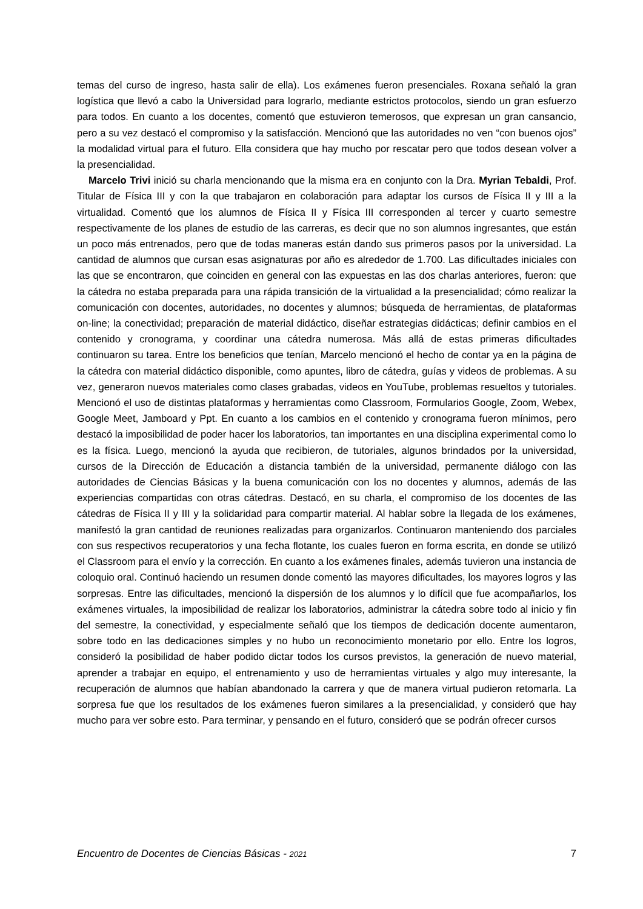temas del curso de ingreso, hasta salir de ella). Los exámenes fueron presenciales. Roxana señaló la gran logística que llevó a cabo la Universidad para lograrlo, mediante estrictos protocolos, siendo un gran esfuerzo para todos. En cuanto a los docentes, comentó que estuvieron temerosos, que expresan un gran cansancio, pero a su vez destacó el compromiso y la satisfacción. Mencionó que las autoridades no ven “con buenos ojos” la modalidad virtual para el futuro. Ella considera que hay mucho por rescatar pero que todos desean volver a la presencialidad.
Marcelo Trivi inició su charla mencionando que la misma era en conjunto con la Dra. Myrian Tebaldi, Prof. Titular de Física III y con la que trabajaron en colaboración para adaptar los cursos de Física II y III a la virtualidad. Comentó que los alumnos de Física II y Física III corresponden al tercer y cuarto semestre respectivamente de los planes de estudio de las carreras, es decir que no son alumnos ingresantes, que están un poco más entrenados, pero que de todas maneras están dando sus primeros pasos por la universidad. La cantidad de alumnos que cursan esas asignaturas por año es alrededor de 1.700. Las dificultades iniciales con las que se encontraron, que coinciden en general con las expuestas en las dos charlas anteriores, fueron: que la cátedra no estaba preparada para una rápida transición de la virtualidad a la presencialidad; cómo realizar la comunicación con docentes, autoridades, no docentes y alumnos; búsqueda de herramientas, de plataformas on-line; la conectividad; preparación de material didáctico, diseñar estrategias didácticas; definir cambios en el contenido y cronograma, y coordinar una cátedra numerosa. Más allá de estas primeras dificultades continuaron su tarea. Entre los beneficios que tenían, Marcelo mencionó el hecho de contar ya en la página de la cátedra con material didáctico disponible, como apuntes, libro de cátedra, guías y videos de problemas. A su vez, generaron nuevos materiales como clases grabadas, videos en YouTube, problemas resueltos y tutoriales. Mencionó el uso de distintas plataformas y herramientas como Classroom, Formularios Google, Zoom, Webex, Google Meet, Jamboard y Ppt. En cuanto a los cambios en el contenido y cronograma fueron mínimos, pero destacó la imposibilidad de poder hacer los laboratorios, tan importantes en una disciplina experimental como lo es la física. Luego, mencionó la ayuda que recibieron, de tutoriales, algunos brindados por la universidad, cursos de la Dirección de Educación a distancia también de la universidad, permanente diálogo con las autoridades de Ciencias Básicas y la buena comunicación con los no docentes y alumnos, además de las experiencias compartidas con otras cátedras. Destacó, en su charla, el compromiso de los docentes de las cátedras de Física II y III y la solidaridad para compartir material. Al hablar sobre la llegada de los exámenes, manifestó la gran cantidad de reuniones realizadas para organizarlos. Continuaron manteniendo dos parciales con sus respectivos recuperatorios y una fecha flotante, los cuales fueron en forma escrita, en donde se utilizó el Classroom para el envío y la corrección. En cuanto a los exámenes finales, además tuvieron una instancia de coloquio oral. Continuó haciendo un resumen donde comentó las mayores dificultades, los mayores logros y las sorpresas. Entre las dificultades, mencionó la dispersión de los alumnos y lo difícil que fue acompañarlos, los exámenes virtuales, la imposibilidad de realizar los laboratorios, administrar la cátedra sobre todo al inicio y fin del semestre, la conectividad, y especialmente señaló que los tiempos de dedicación docente aumentaron, sobre todo en las dedicaciones simples y no hubo un reconocimiento monetario por ello. Entre los logros, consideró la posibilidad de haber podido dictar todos los cursos previstos, la generación de nuevo material, aprender a trabajar en equipo, el entrenamiento y uso de herramientas virtuales y algo muy interesante, la recuperación de alumnos que habían abandonado la carrera y que de manera virtual pudieron retomarla. La sorpresa fue que los resultados de los exámenes fueron similares a la presencialidad, y consideró que hay mucho para ver sobre esto. Para terminar, y pensando en el futuro, consideró que se podrán ofrecer cursos
Encuentro de Docentes de Ciencias Básicas - 2021 7